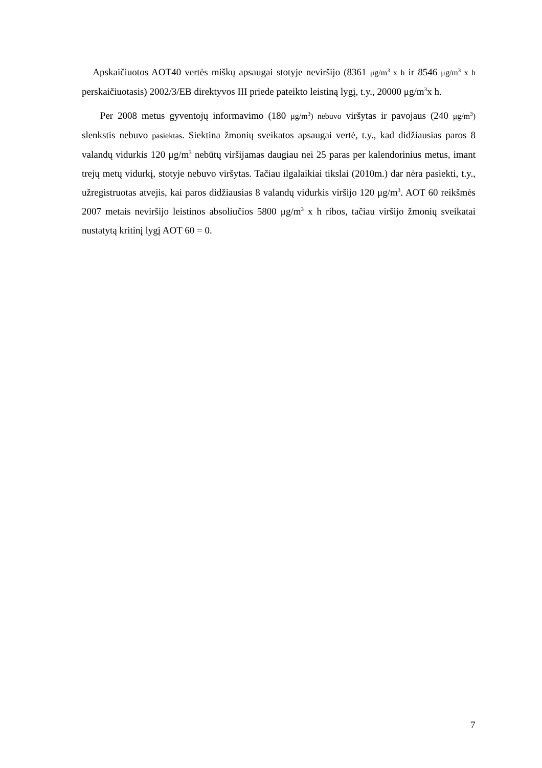Apskaičiuotos AOT40 vertės miškų apsaugai stotyje neviršijo (8361 μg/m<sup>3</sup> x h ir 8546 μg/m<sup>3</sup> x h perskaičiuotasis) 2002/3/EB direktyvos III priede pateikto leistiną lygį, t.y., 20000 μg/m<sup>3</sup>x h.
Per 2008 metus gyventojų informavimo (180 μg/m<sup>3</sup>) nebuvo viršytas ir pavojaus (240 μg/m<sup>3</sup>) slenkstis nebuvo pasiektas. Siektina žmonių sveikatos apsaugai vertė, t.y., kad didžiausias paros 8 valandų vidurkis 120 μg/m<sup>3</sup> nebūtų viršijamas daugiau nei 25 paras per kalendorinius metus, imant trejų metų vidurkį, stotyje nebuvo viršytas. Tačiau ilgalaikiai tikslai (2010m.) dar nėra pasiekti, t.y., užregistruotas atvejis, kai paros didžiausias 8 valandų vidurkis viršijo 120 μg/m<sup>3</sup>. AOT 60 reikšmės 2007 metais neviršijo leistinos absoliučios 5800 μg/m<sup>3</sup> x h ribos, tačiau viršijo žmonių sveikatai nustatytą kritinį lygį AOT 60 = 0.
7